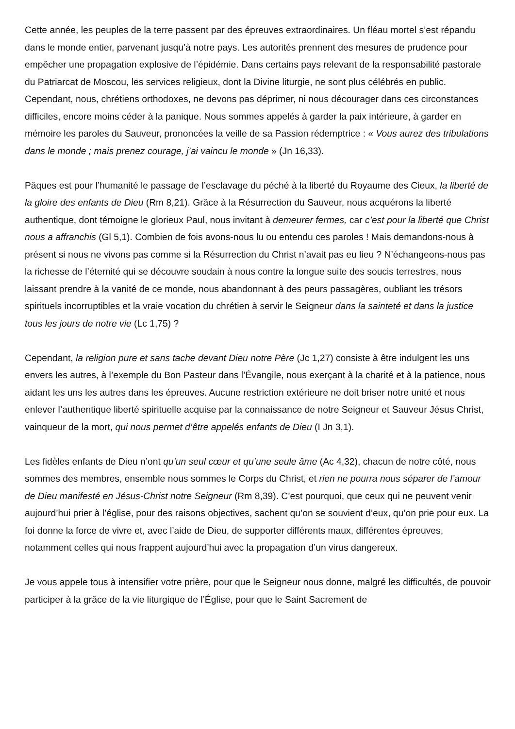Cette année, les peuples de la terre passent par des épreuves extraordinaires. Un fléau mortel s’est répandu dans le monde entier, parvenant jusqu’à notre pays. Les autorités prennent des mesures de prudence pour empêcher une propagation explosive de l’épidémie. Dans certains pays relevant de la responsabilité pastorale du Patriarcat de Moscou, les services religieux, dont la Divine liturgie, ne sont plus célébrés en public. Cependant, nous, chrétiens orthodoxes, ne devons pas déprimer, ni nous décourager dans ces circonstances difficiles, encore moins céder à la panique. Nous sommes appelés à garder la paix intérieure, à garder en mémoire les paroles du Sauveur, prononcées la veille de sa Passion rédemptrice : « Vous aurez des tribulations dans le monde ; mais prenez courage, j’ai vaincu le monde » (Jn 16,33).
Pâques est pour l’humanité le passage de l’esclavage du péché à la liberté du Royaume des Cieux, la liberté de la gloire des enfants de Dieu (Rm 8,21). Grâce à la Résurrection du Sauveur, nous acquérons la liberté authentique, dont témoigne le glorieux Paul, nous invitant à demeurer fermes, car c’est pour la liberté que Christ nous a affranchis (Gl 5,1). Combien de fois avons-nous lu ou entendu ces paroles ! Mais demandons-nous à présent si nous ne vivons pas comme si la Résurrection du Christ n’avait pas eu lieu ? N’échangeons-nous pas la richesse de l’éternité qui se découvre soudain à nous contre la longue suite des soucis terrestres, nous laissant prendre à la vanité de ce monde, nous abandonnant à des peurs passagères, oubliant les trésors spirituels incorruptibles et la vraie vocation du chrétien à servir le Seigneur dans la sainteté et dans la justice tous les jours de notre vie (Lc 1,75) ?
Cependant, la religion pure et sans tache devant Dieu notre Père (Jc 1,27) consiste à être indulgent les uns envers les autres, à l’exemple du Bon Pasteur dans l’Évangile, nous exerçant à la charité et à la patience, nous aidant les uns les autres dans les épreuves. Aucune restriction extérieure ne doit briser notre unité et nous enlever l’authentique liberté spirituelle acquise par la connaissance de notre Seigneur et Sauveur Jésus Christ, vainqueur de la mort, qui nous permet d’être appelés enfants de Dieu (I Jn 3,1).
Les fidèles enfants de Dieu n’ont qu’un seul cœur et qu’une seule âme (Ac 4,32), chacun de notre côté, nous sommes des membres, ensemble nous sommes le Corps du Christ, et rien ne pourra nous séparer de l’amour de Dieu manifesté en Jésus-Christ notre Seigneur (Rm 8,39). C’est pourquoi, que ceux qui ne peuvent venir aujourd’hui prier à l’église, pour des raisons objectives, sachent qu’on se souvient d’eux, qu’on prie pour eux. La foi donne la force de vivre et, avec l’aide de Dieu, de supporter différents maux, différentes épreuves, notamment celles qui nous frappent aujourd’hui avec la propagation d’un virus dangereux.
Je vous appele tous à intensifier votre prière, pour que le Seigneur nous donne, malgré les difficultés, de pouvoir participer à la grâce de la vie liturgique de l’Église, pour que le Saint Sacrement de